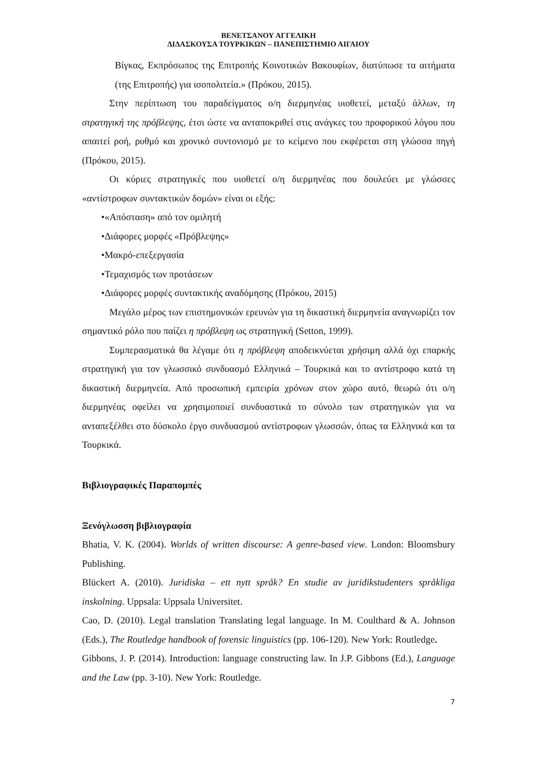ΒΕΝΕΤΣΑΝΟΥ ΑΓΓΕΛΙΚΗ
ΔΙΔΑΣΚΟΥΣΑ ΤΟΥΡΚΙΚΩΝ – ΠΑΝΕΠΙΣΤΗΜΙΟ ΑΙΓΑΙΟΥ
Βίγκας, Εκπρόσωπος της Επιτροπής Κοινοτικών Βακουφίων, διατύπωσε τα αιτήματα (της Επιτροπής) για ισοπολιτεία.» (Πρόκου, 2015).
Στην περίπτωση του παραδείγματος ο/η διερμηνέας υιοθετεί, μεταξύ άλλων, τη στρατηγική της πρόβλεψης, έτσι ώστε να ανταποκριθεί στις ανάγκες του προφορικού λόγου που απαιτεί ροή, ρυθμό και χρονικό συντονισμό με το κείμενο που εκφέρεται στη γλώσσα πηγή (Πρόκου, 2015).
Οι κύριες στρατηγικές που υιοθετεί ο/η διερμηνέας που δουλεύει με γλώσσες «αντίστροφων συντακτικών δομών» είναι οι εξής:
•«Απόσταση» από τον ομιλητή
•Διάφορες μορφές «Πρόβλεψης»
•Μακρό-επεξεργασία
•Τεμαχισμός των προτάσεων
•Διάφορες μορφές συντακτικής αναδόμησης (Πρόκου, 2015)
Μεγάλο μέρος των επιστημονικών ερευνών για τη δικαστική διερμηνεία αναγνωρίζει τον σημαντικό ρόλο που παίζει η πρόβλεψη ως στρατηγική (Setton, 1999).
Συμπερασματικά θα λέγαμε ότι η πρόβλεψη αποδεικνύεται χρήσιμη αλλά όχι επαρκής στρατηγική για τον γλωσσικό συνδυασμό Ελληνικά – Τουρκικά και το αντίστροφο κατά τη δικαστική διερμηνεία. Από προσωπική εμπειρία χρόνων στον χώρο αυτό, θεωρώ ότι ο/η διερμηνέας οφείλει να χρησιμοποιεί συνδυαστικά το σύνολο των στρατηγικών για να ανταπεξέλθει στο δύσκολο έργο συνδυασμού αντίστροφων γλωσσών, όπως τα Ελληνικά και τα Τουρκικά.
Βιβλιογραφικές Παραπομπές
Ξενόγλωσση βιβλιογραφία
Bhatia, V. K. (2004). Worlds of written discourse: A genre-based view. London: Bloomsbury Publishing.
Blückert A. (2010). Juridiska – ett nytt språk? En studie av juridikstudenters språkliga inskolning. Uppsala: Uppsala Universitet.
Cao, D. (2010). Legal translation Translating legal language. In M. Coulthard & A. Johnson (Eds.), The Routledge handbook of forensic linguistics (pp. 106-120). New York: Routledge.
Gibbons, J. P. (2014). Introduction: language constructing law. In J.P. Gibbons (Ed.), Language and the Law (pp. 3-10). New York: Routledge.
7